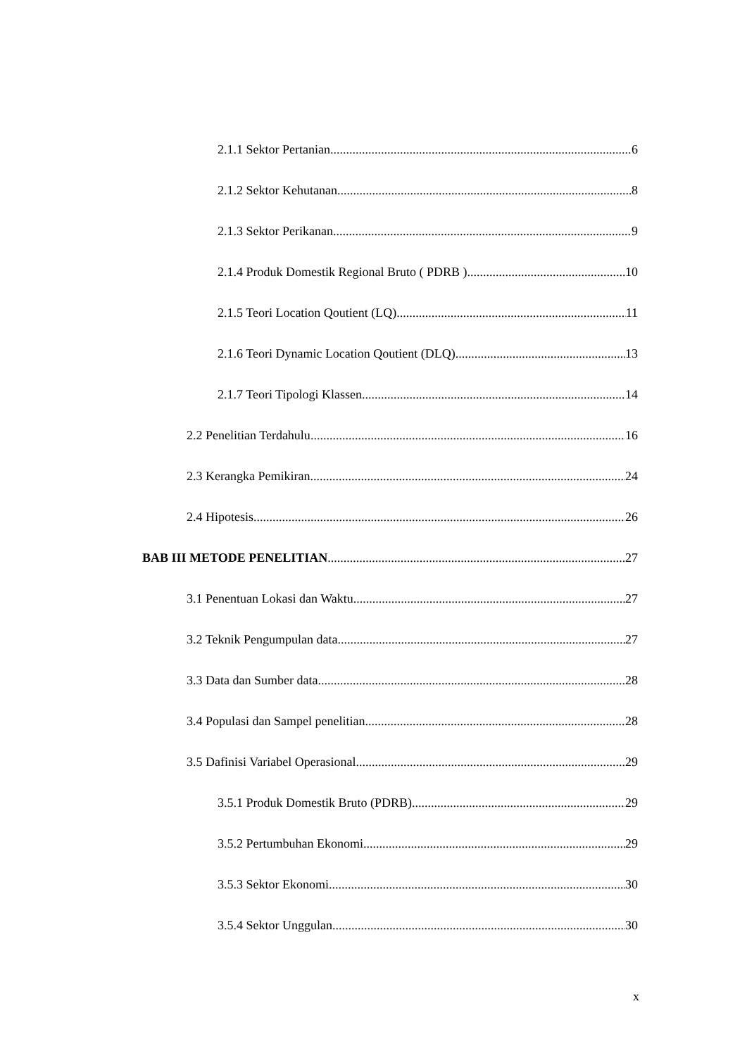2.1.1 Sektor Pertanian 6
2.1.2 Sektor Kehutanan 8
2.1.3 Sektor Perikanan 9
2.1.4 Produk Domestik Regional Bruto ( PDRB ) 10
2.1.5 Teori Location Qoutient (LQ) 11
2.1.6 Teori Dynamic Location Qoutient (DLQ) 13
2.1.7 Teori Tipologi Klassen 14
2.2 Penelitian Terdahulu 16
2.3 Kerangka Pemikiran 24
2.4 Hipotesis 26
BAB III METODE PENELITIAN 27
3.1 Penentuan Lokasi dan Waktu 27
3.2 Teknik Pengumpulan data 27
3.3 Data dan Sumber data 28
3.4 Populasi dan Sampel penelitian 28
3.5 Dafinisi Variabel Operasional 29
3.5.1 Produk Domestik Bruto (PDRB) 29
3.5.2 Pertumbuhan Ekonomi 29
3.5.3 Sektor Ekonomi 30
3.5.4 Sektor Unggulan 30
x